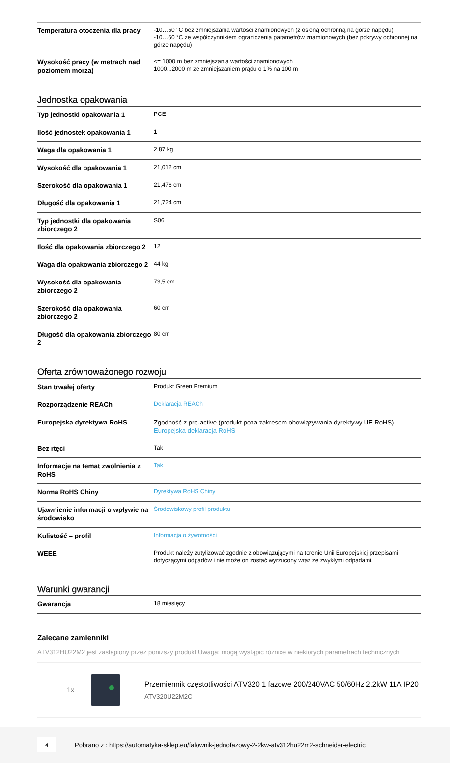| Temperatura otoczenia dla pracy | -10…50 °C bez zmniejszania wartości znamionowych (z osłoną ochronną na górze napędu) -10…60 °C ze współczynnikiem ograniczenia parametrów znamionowych (bez pokrywy ochronnej na górze napędu) |
| Wysokość pracy (w metrach nad poziomem morza) | <= 1000 m bez zmniejszania wartości znamionowych 1000...2000 m ze zmniejszaniem prądu o 1% na 100 m |
Jednostka opakowania
| Typ jednostki opakowania 1 | PCE |
| Ilość jednostek opakowania 1 | 1 |
| Waga dla opakowania 1 | 2,87 kg |
| Wysokość dla opakowania 1 | 21,012 cm |
| Szerokość dla opakowania 1 | 21,476 cm |
| Długość dla opakowania 1 | 21,724 cm |
| Typ jednostki dla opakowania zbiorczego 2 | S06 |
| Ilość dla opakowania zbiorczego 2 | 12 |
| Waga dla opakowania zbiorczego 2 | 44 kg |
| Wysokość dla opakowania zbiorczego 2 | 73,5 cm |
| Szerokość dla opakowania zbiorczego 2 | 60 cm |
| Długość dla opakowania zbiorczego 2 | 80 cm |
Oferta zrównoważonego rozwoju
| Stan trwałej oferty | Produkt Green Premium |
| Rozporządzenie REACh | Deklaracja REACh |
| Europejska dyrektywa RoHS | Zgodność z pro-active (produkt poza zakresem obowiązywania dyrektywy UE RoHS) Europejska deklaracja RoHS |
| Bez rtęci | Tak |
| Informacje na temat zwolnienia z RoHS | Tak |
| Norma RoHS Chiny | Dyrektywa RoHS Chiny |
| Ujawnienie informacji o wpływie na środowisko | Środowiskowy profil produktu |
| Kulistość – profil | Informacja o żywotności |
| WEEE | Produkt należy zutylizować zgodnie z obowiązującymi na terenie Unii Europejskiej przepisami dotyczącymi odpadów i nie może on zostać wyrzucony wraz ze zwykłymi odpadami. |
Warunki gwarancji
| Gwarancja | 18 miesięcy |
Zalecane zamienniki
ATV312HU22M2 jest zastąpiony przez poniższy produkt.Uwaga: mogą wystąpić różnice w niektórych parametrach technicznych
1x
Przemiennik częstotliwości ATV320 1 fazowe 200/240VAC 50/60Hz 2.2kW 11A IP20
ATV320U22M2C
4
Pobrano z : https://automatyka-sklep.eu/falownik-jednofazowy-2-2kw-atv312hu22m2-schneider-electric